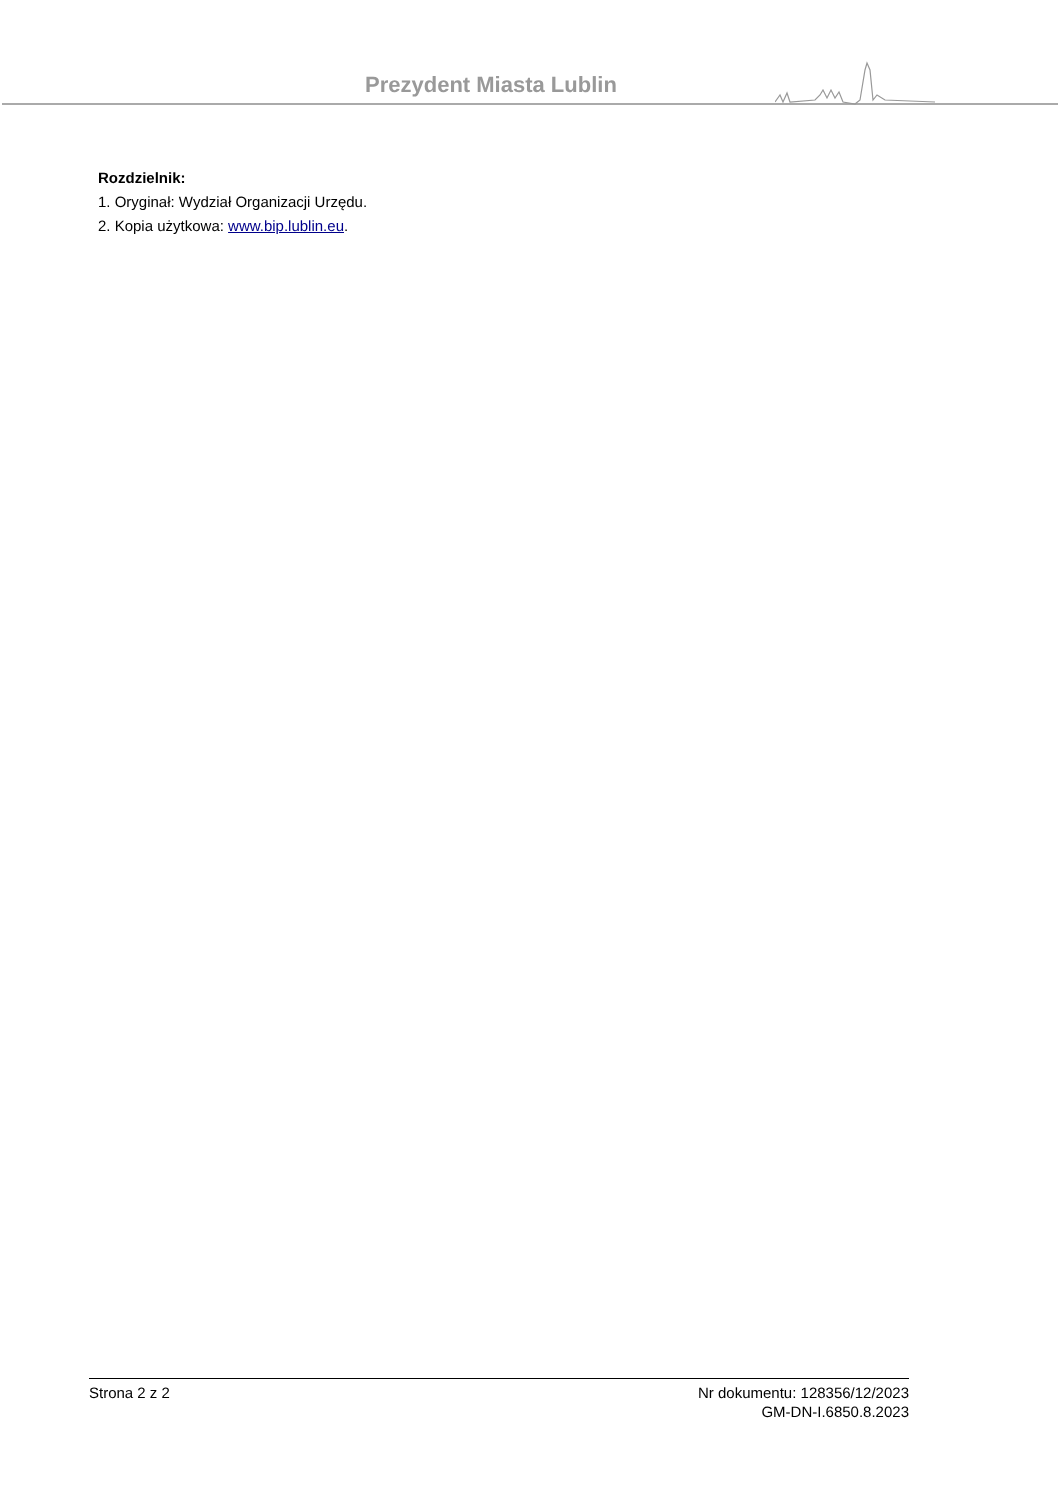Prezydent Miasta Lublin
Rozdzielnik:
1. Oryginał: Wydział Organizacji Urzędu.
2. Kopia użytkowa: www.bip.lublin.eu.
Strona 2 z 2 Nr dokumentu: 128356/12/2023
GM-DN-I.6850.8.2023